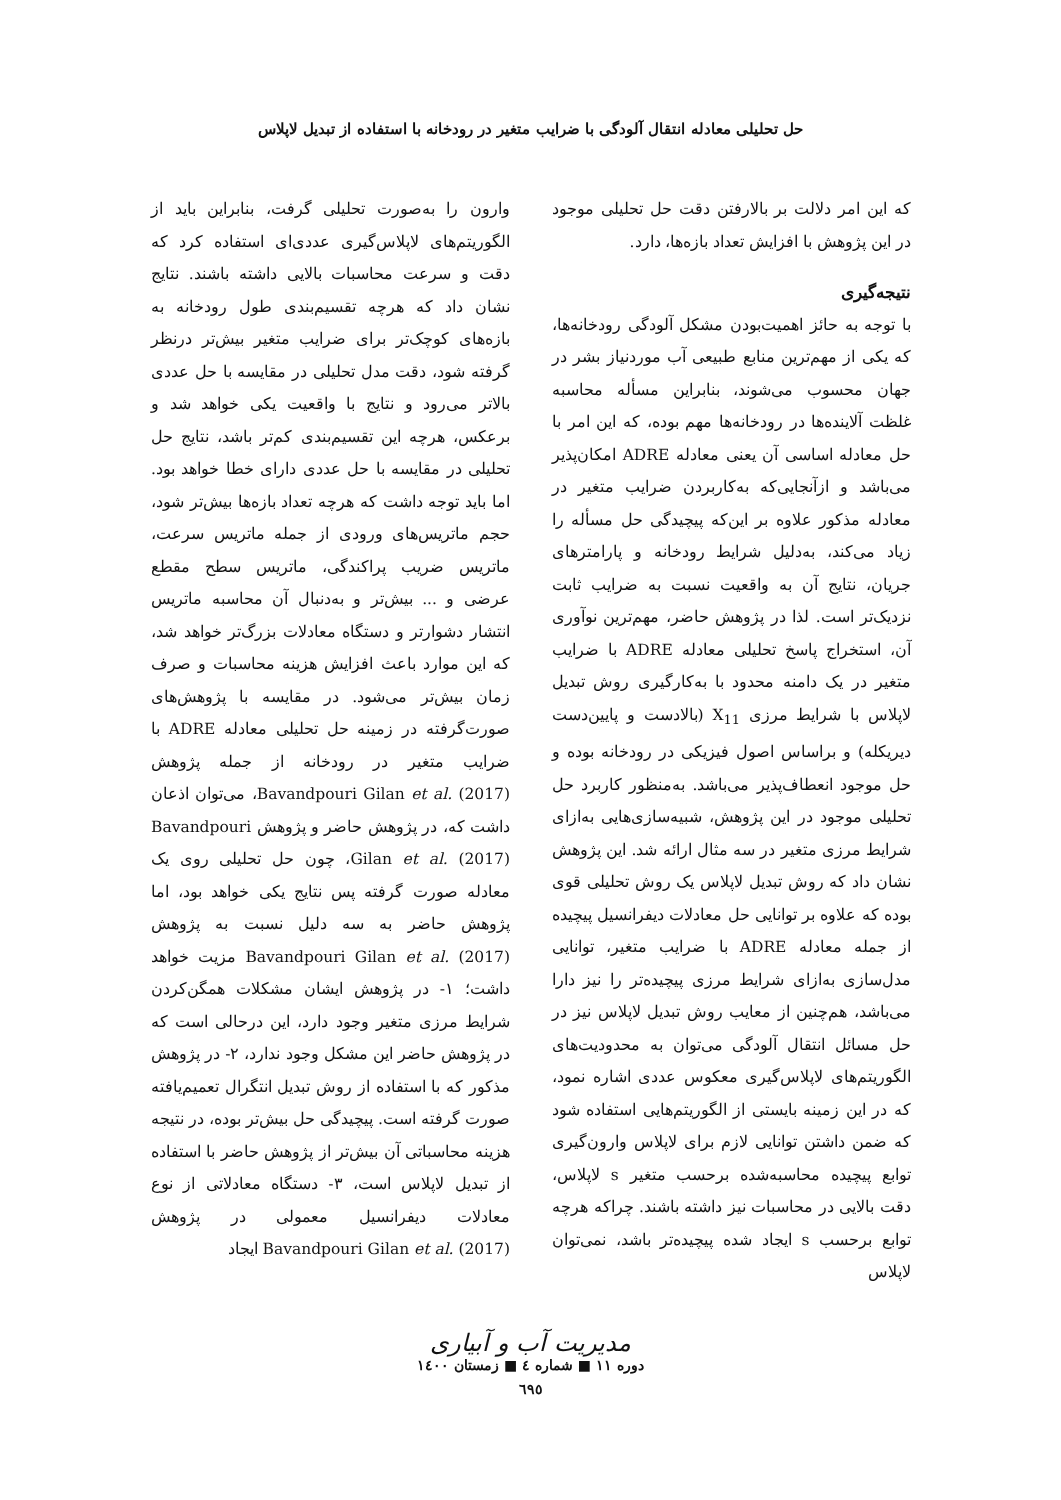حل تحلیلی معادله انتقال آلودگی با ضرایب متغیر در رودخانه با استفاده از تبدیل لاپلاس
که این امر دلالت بر بالارفتن دقت حل تحلیلی موجود در این پژوهش با افزایش تعداد بازه‌ها، دارد.
نتیجه‌گیری
با توجه به حائز اهمیت‌بودن مشکل آلودگی رودخانه‌ها، که یکی از مهم‌ترین منابع طبیعی آب موردنیاز بشر در جهان محسوب می‌شوند، بنابراین مسأله محاسبه غلظت آلاینده‌ها در رودخانه‌ها مهم بوده، که این امر با حل معادله اساسی آن یعنی معادله ADRE امکان‌پذیر می‌باشد و ازآنجایی‌که به‌کاربردن ضرایب متغیر در معادله مذکور علاوه بر این‌که پیچیدگی حل مسأله را زیاد می‌کند، به‌دلیل شرایط رودخانه و پارامترهای جریان، نتایج آن به واقعیت نسبت به ضرایب ثابت نزدیک‌تر است. لذا در پژوهش حاضر، مهم‌ترین نوآوری آن، استخراج پاسخ تحلیلی معادله ADRE با ضرایب متغیر در یک دامنه محدود با به‌کارگیری روش تبدیل لاپلاس با شرایط مرزی X<sub>11</sub> (بالادست و پایین‌دست دیریکله) و براساس اصول فیزیکی در رودخانه بوده و حل موجود انعطاف‌پذیر می‌باشد. به‌منظور کاربرد حل تحلیلی موجود در این پژوهش، شبیه‌سازی‌هایی به‌ازای شرایط مرزی متغیر در سه مثال ارائه شد. این پژوهش نشان داد که روش تبدیل لاپلاس یک روش تحلیلی قوی بوده که علاوه بر توانایی حل معادلات دیفرانسیل پیچیده از جمله معادله ADRE با ضرایب متغیر، توانایی مدل‌سازی به‌ازای شرایط مرزی پیچیده‌تر را نیز دارا می‌باشد، هم‌چنین از معایب روش تبدیل لاپلاس نیز در حل مسائل انتقال آلودگی می‌توان به محدودیت‌های الگوریتم‌های لاپلاس‌گیری معکوس عددی اشاره نمود، که در این زمینه بایستی از الگوریتم‌هایی استفاده شود که ضمن داشتن توانایی لازم برای لاپلاس وارون‌گیری توابع پیچیده محاسبه‌شده برحسب متغیر s لاپلاس، دقت بالایی در محاسبات نیز داشته باشند. چراکه هرچه توابع برحسب s ایجاد شده پیچیده‌تر باشد، نمی‌توان لاپلاس
وارون را به‌صورت تحلیلی گرفت، بنابراین باید از الگوریتم‌های لاپلاس‌گیری عددی‌ای استفاده کرد که دقت و سرعت محاسبات بالایی داشته باشند. نتایج نشان داد که هرچه تقسیم‌بندی طول رودخانه به بازه‌های کوچک‌تر برای ضرایب متغیر بیش‌تر درنظر گرفته شود، دقت مدل تحلیلی در مقایسه با حل عددی بالاتر می‌رود و نتایج با واقعیت یکی خواهد شد و برعکس، هرچه این تقسیم‌بندی کم‌تر باشد، نتایج حل تحلیلی در مقایسه با حل عددی دارای خطا خواهد بود. اما باید توجه داشت که هرچه تعداد بازه‌ها بیش‌تر شود، حجم ماتریس‌های ورودی از جمله ماتریس سرعت، ماتریس ضریب پراکندگی، ماتریس سطح مقطع عرضی و ... بیش‌تر و به‌دنبال آن محاسبه ماتریس انتشار دشوارتر و دستگاه معادلات بزرگ‌تر خواهد شد، که این موارد باعث افزایش هزینه محاسبات و صرف زمان بیش‌تر می‌شود. در مقایسه با پژوهش‌های صورت‌گرفته در زمینه حل تحلیلی معادله ADRE با ضرایب متغیر در رودخانه از جمله پژوهش Bavandpouri Gilan et al. (2017)، می‌توان اذعان داشت که، در پژوهش حاضر و پژوهش Bavandpouri Gilan et al. (2017)، چون حل تحلیلی روی یک معادله صورت گرفته پس نتایج یکی خواهد بود، اما پژوهش حاضر به سه دلیل نسبت به پژوهش Bavandpouri Gilan et al. (2017) مزیت خواهد داشت؛ ۱- در پژوهش ایشان مشکلات همگن‌کردن شرایط مرزی متغیر وجود دارد، این درحالی است که در پژوهش حاضر این مشکل وجود ندارد، ۲- در پژوهش مذکور که با استفاده از روش تبدیل انتگرال تعمیم‌یافته صورت گرفته است. پیچیدگی حل بیش‌تر بوده، در نتیجه هزینه محاسباتی آن بیش‌تر از پژوهش حاضر با استفاده از تبدیل لاپلاس است، ۳- دستگاه معادلاتی از نوع معادلات دیفرانسیل معمولی در پژوهش Bavandpouri Gilan et al. (2017) ایجاد
مدیریت آب و آبیاری
دوره ۱۱ ■ شماره ٤ ■ زمستان ۱٤۰۰
٦۹٥